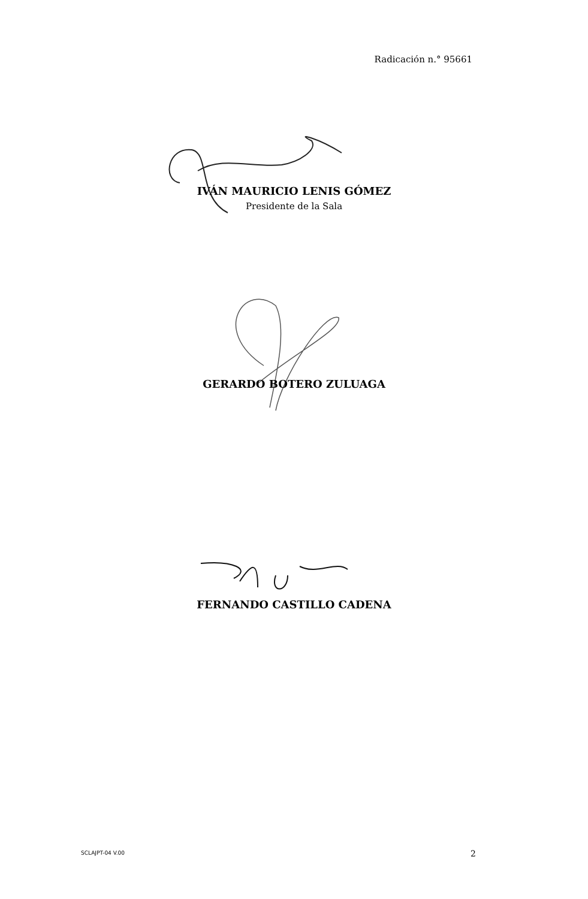Radicación n.° 95661
IVÁN MAURICIO LENIS GÓMEZ
Presidente de la Sala
GERARDO BOTERO ZULUAGA
FERNANDO CASTILLO CADENA
SCLAJPT-04 V.00 2